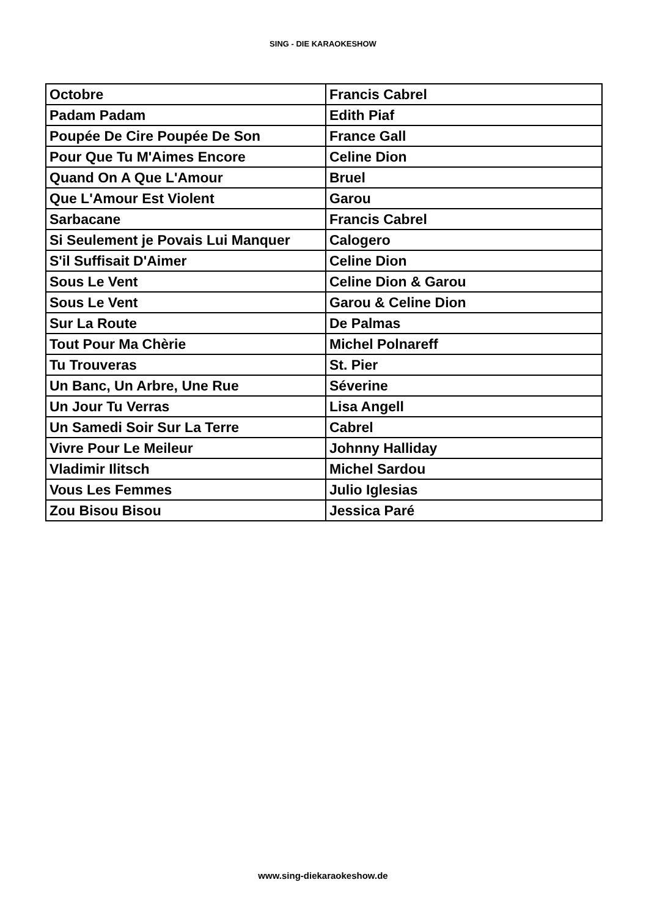SING - DIE KARAOKESHOW
| Octobre | Francis Cabrel |
| Padam Padam | Edith Piaf |
| Poupée De Cire Poupée De Son | France Gall |
| Pour Que Tu M'Aimes Encore | Celine Dion |
| Quand On A Que L'Amour | Bruel |
| Que L'Amour Est Violent | Garou |
| Sarbacane | Francis Cabrel |
| Si Seulement je Povais Lui Manquer | Calogero |
| S'il Suffisait D'Aimer | Celine Dion |
| Sous Le Vent | Celine Dion & Garou |
| Sous Le Vent | Garou & Celine Dion |
| Sur La Route | De Palmas |
| Tout Pour Ma Chèrie | Michel Polnareff |
| Tu Trouveras | St. Pier |
| Un Banc, Un Arbre, Une Rue | Séverine |
| Un Jour Tu Verras | Lisa Angell |
| Un Samedi Soir Sur La Terre | Cabrel |
| Vivre Pour Le Meileur | Johnny Halliday |
| Vladimir Ilitsch | Michel Sardou |
| Vous Les Femmes | Julio Iglesias |
| Zou Bisou Bisou | Jessica Paré |
www.sing-diekaraokeshow.de